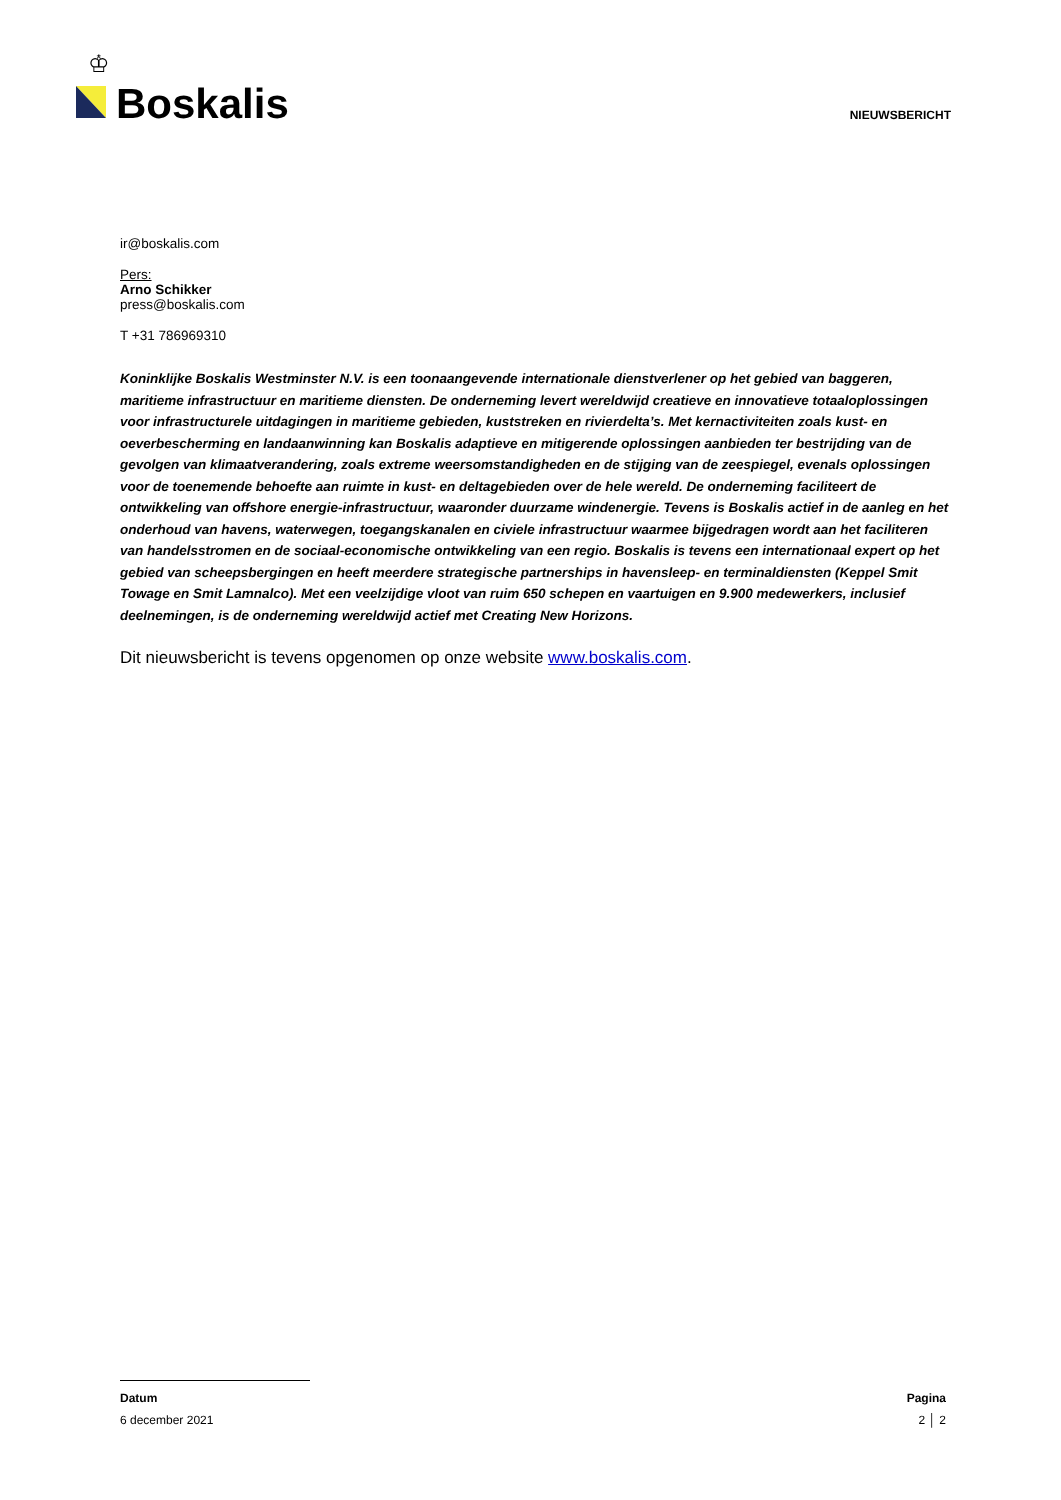♔
Boskalis
NIEUWSBERICHT
ir@boskalis.com
Pers:
Arno Schikker
press@boskalis.com
T +31 786969310
Koninklijke Boskalis Westminster N.V. is een toonaangevende internationale dienstverlener op het gebied van baggeren, maritieme infrastructuur en maritieme diensten. De onderneming levert wereldwijd creatieve en innovatieve totaaloplossingen voor infrastructurele uitdagingen in maritieme gebieden, kuststreken en rivierdelta’s. Met kernactiviteiten zoals kust- en oeverbescherming en landaanwinning kan Boskalis adaptieve en mitigerende oplossingen aanbieden ter bestrijding van de gevolgen van klimaatverandering, zoals extreme weersomstandigheden en de stijging van de zeespiegel, evenals oplossingen voor de toenemende behoefte aan ruimte in kust- en deltagebieden over de hele wereld. De onderneming faciliteert de ontwikkeling van offshore energie-infrastructuur, waaronder duurzame windenergie. Tevens is Boskalis actief in de aanleg en het onderhoud van havens, waterwegen, toegangskanalen en civiele infrastructuur waarmee bijgedragen wordt aan het faciliteren van handelsstromen en de sociaal-economische ontwikkeling van een regio. Boskalis is tevens een internationaal expert op het gebied van scheepsbergingen en heeft meerdere strategische partnerships in havensleep- en terminaldiensten (Keppel Smit Towage en Smit Lamnalco). Met een veelzijdige vloot van ruim 650 schepen en vaartuigen en 9.900 medewerkers, inclusief deelnemingen, is de onderneming wereldwijd actief met Creating New Horizons.
Dit nieuwsbericht is tevens opgenomen op onze website www.boskalis.com.
Datum Pagina
6 december 2021 2 │ 2